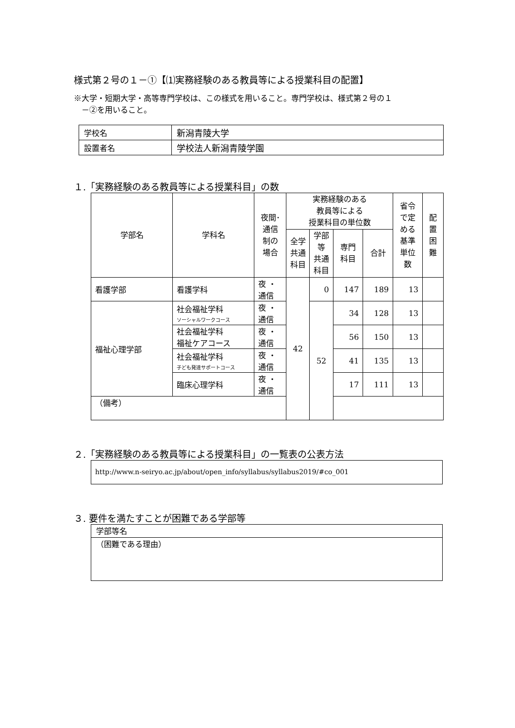様式第２号の１－①【⑴実務経験のある教員等による授業科目の配置】
※大学・短期大学・高等専門学校は、この様式を用いること。専門学校は、様式第２号の１
　－②を用いること。
| 学校名 | 新潟青陵大学 |
| 設置者名 | 学校法人新潟青陵学園 |
１.「実務経験のある教員等による授業科目」の数
| 学部名 | 学科名 | 夜間･ 通信 制の 場合 | 実務経験のある 教員等による 授業科目の単位数 | | | | 省令 で定 める 基準 単位 数 | 配 置 困 難 |
| --- | --- | --- | --- | --- | --- | --- | --- | --- |
| | | | 全学 共通 科目 | 学部 等 共通 科目 | 専門 科目 | 合計 | | |
| 看護学部 | 看護学科 | 夜 ・ 通信 | 42 | 0 | 147 | 189 | 13 | |
| 福祉心理学部 | 社会福祉学科 ソーシャルワークコース | 夜 ・ 通信 | | 52 | 34 | 128 | 13 | |
| | 社会福祉学科 福祉ケアコース | 夜 ・ 通信 | | | 56 | 150 | 13 | |
| | 社会福祉学科 子ども発達サポートコース | 夜 ・ 通信 | | | 41 | 135 | 13 | |
| | 臨床心理学科 | 夜 ・ 通信 | | | 17 | 111 | 13 | |
| （備考） | | | | | | | | |
２.「実務経験のある教員等による授業科目」の一覧表の公表方法
http://www.n-seiryo.ac.jp/about/open_info/syllabus/syllabus2019/#co_001
３. 要件を満たすことが困難である学部等
学部等名
（困難である理由）